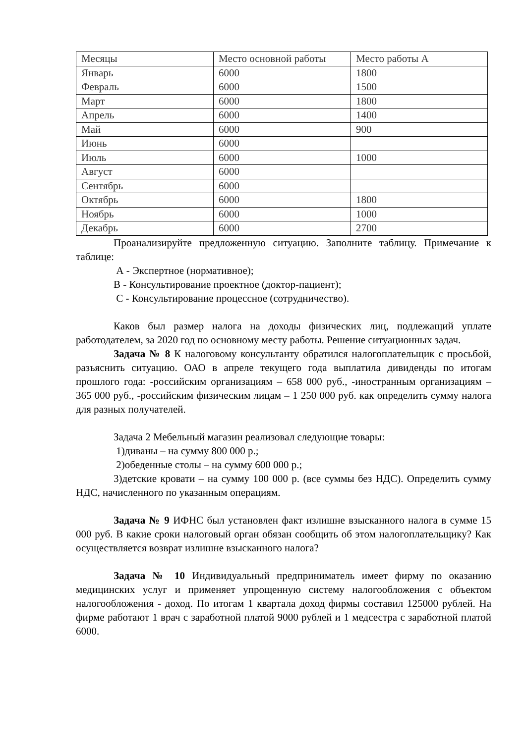| Месяцы | Место основной работы | Место работы А |
| --- | --- | --- |
| Январь | 6000 | 1800 |
| Февраль | 6000 | 1500 |
| Март | 6000 | 1800 |
| Апрель | 6000 | 1400 |
| Май | 6000 | 900 |
| Июнь | 6000 | |
| Июль | 6000 | 1000 |
| Август | 6000 | |
| Сентябрь | 6000 | |
| Октябрь | 6000 | 1800 |
| Ноябрь | 6000 | 1000 |
| Декабрь | 6000 | 2700 |
Проанализируйте предложенную ситуацию. Заполните таблицу. Примечание к таблице:
А - Экспертное (нормативное);
В - Консультирование проектное (доктор-пациент);
С - Консультирование процессное (сотрудничество).
Каков был размер налога на доходы физических лиц, подлежащий уплате работодателем, за 2020 год по основному месту работы. Решение ситуационных задач.
Задача № 8 К налоговому консультанту обратился налогоплательщик с просьбой, разъяснить ситуацию. ОАО в апреле текущего года выплатила дивиденды по итогам прошлого года: -российским организациям – 658 000 руб., -иностранным организациям – 365 000 руб., -российским физическим лицам – 1 250 000 руб. как определить сумму налога для разных получателей.
Задача 2 Мебельный магазин реализовал следующие товары:
1)диваны – на сумму 800 000 р.;
2)обеденные столы – на сумму 600 000 р.;
3)детские кровати – на сумму 100 000 р. (все суммы без НДС). Определить сумму НДС, начисленного по указанным операциям.
Задача № 9 ИФНС был установлен факт излишне взысканного налога в сумме 15 000 руб. В какие сроки налоговый орган обязан сообщить об этом налогоплательщику? Как осуществляется возврат излишне взысканного налога?
Задача № 10 Индивидуальный предприниматель имеет фирму по оказанию медицинских услуг и применяет упрощенную систему налогообложения с объектом налогообложения - доход. По итогам 1 квартала доход фирмы составил 125000 рублей. На фирме работают 1 врач с заработной платой 9000 рублей и 1 медсестра с заработной платой 6000.